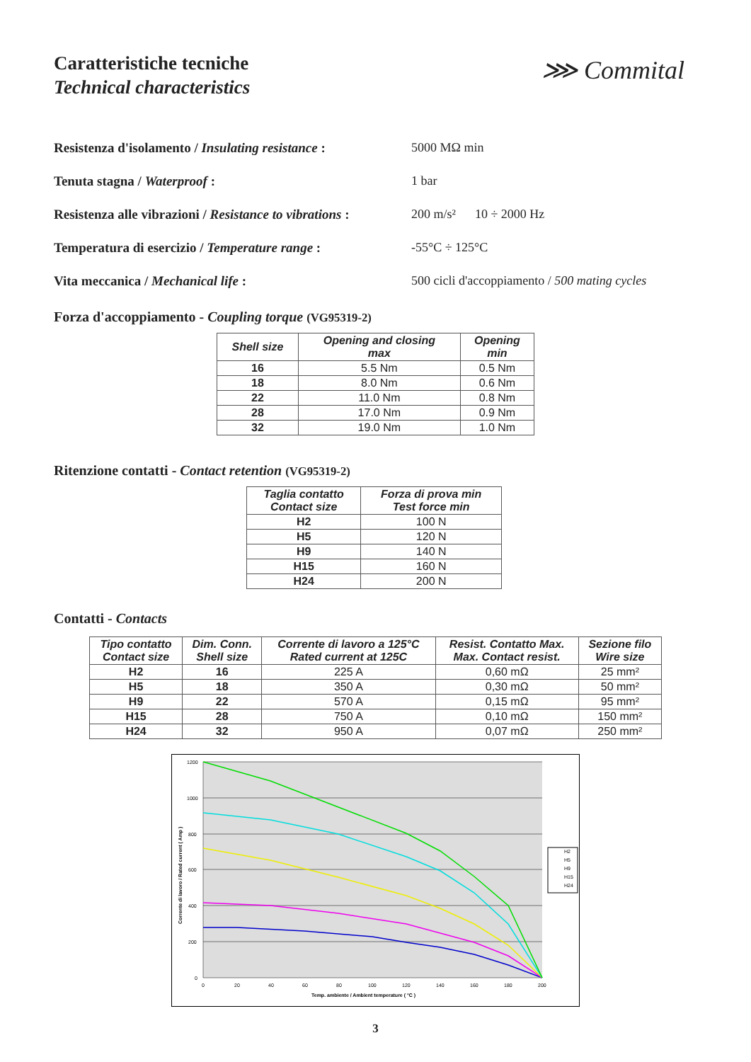Caratteristiche tecniche
Technical characteristics
⋙ Commital
Resistenza d'isolamento / Insulating resistance :
5000 MΩ min
Tenuta stagna / Waterproof : 1 bar
Resistenza alle vibrazioni / Resistance to vibrations :
200 m/s² 10 ÷ 2000 Hz
Temperatura di esercizio / Temperature range :
-55°C ÷ 125°C
Vita meccanica / Mechanical life : 500 cicli d'accoppiamento / 500 mating cycles
Forza d'accoppiamento - Coupling torque (VG95319-2)
| Shell size | Opening and closing max | Opening min |
| --- | --- | --- |
| 16 | 5.5 Nm | 0.5 Nm |
| 18 | 8.0 Nm | 0.6 Nm |
| 22 | 11.0 Nm | 0.8 Nm |
| 28 | 17.0 Nm | 0.9 Nm |
| 32 | 19.0 Nm | 1.0 Nm |
Ritenzione contatti - Contact retention (VG95319-2)
| Taglia contatto Contact size | Forza di prova min Test force min |
| --- | --- |
| H2 | 100 N |
| H5 | 120 N |
| H9 | 140 N |
| H15 | 160 N |
| H24 | 200 N |
Contatti - Contacts
| Tipo contatto Contact size | Dim. Conn. Shell size | Corrente di lavoro a 125°C Rated current at 125C | Resist. Contatto Max. Max. Contact resist. | Sezione filo Wire size |
| --- | --- | --- | --- | --- |
| H2 | 16 | 225 A | 0,60 mΩ | 25 mm² |
| H5 | 18 | 350 A | 0,30 mΩ | 50 mm² |
| H9 | 22 | 570 A | 0,15 mΩ | 95 mm² |
| H15 | 28 | 750 A | 0,10 mΩ | 150 mm² |
| H24 | 32 | 950 A | 0,07 mΩ | 250 mm² |
1200
1000
800
600
400
200
0
0
20
40
60
80
100
120
140
160
180
200
Temp. ambiente / Ambient temperature ( °C )
Corrente di lavoro / Rated current ( Amp )
H2
H5
H9
H15
H24
3